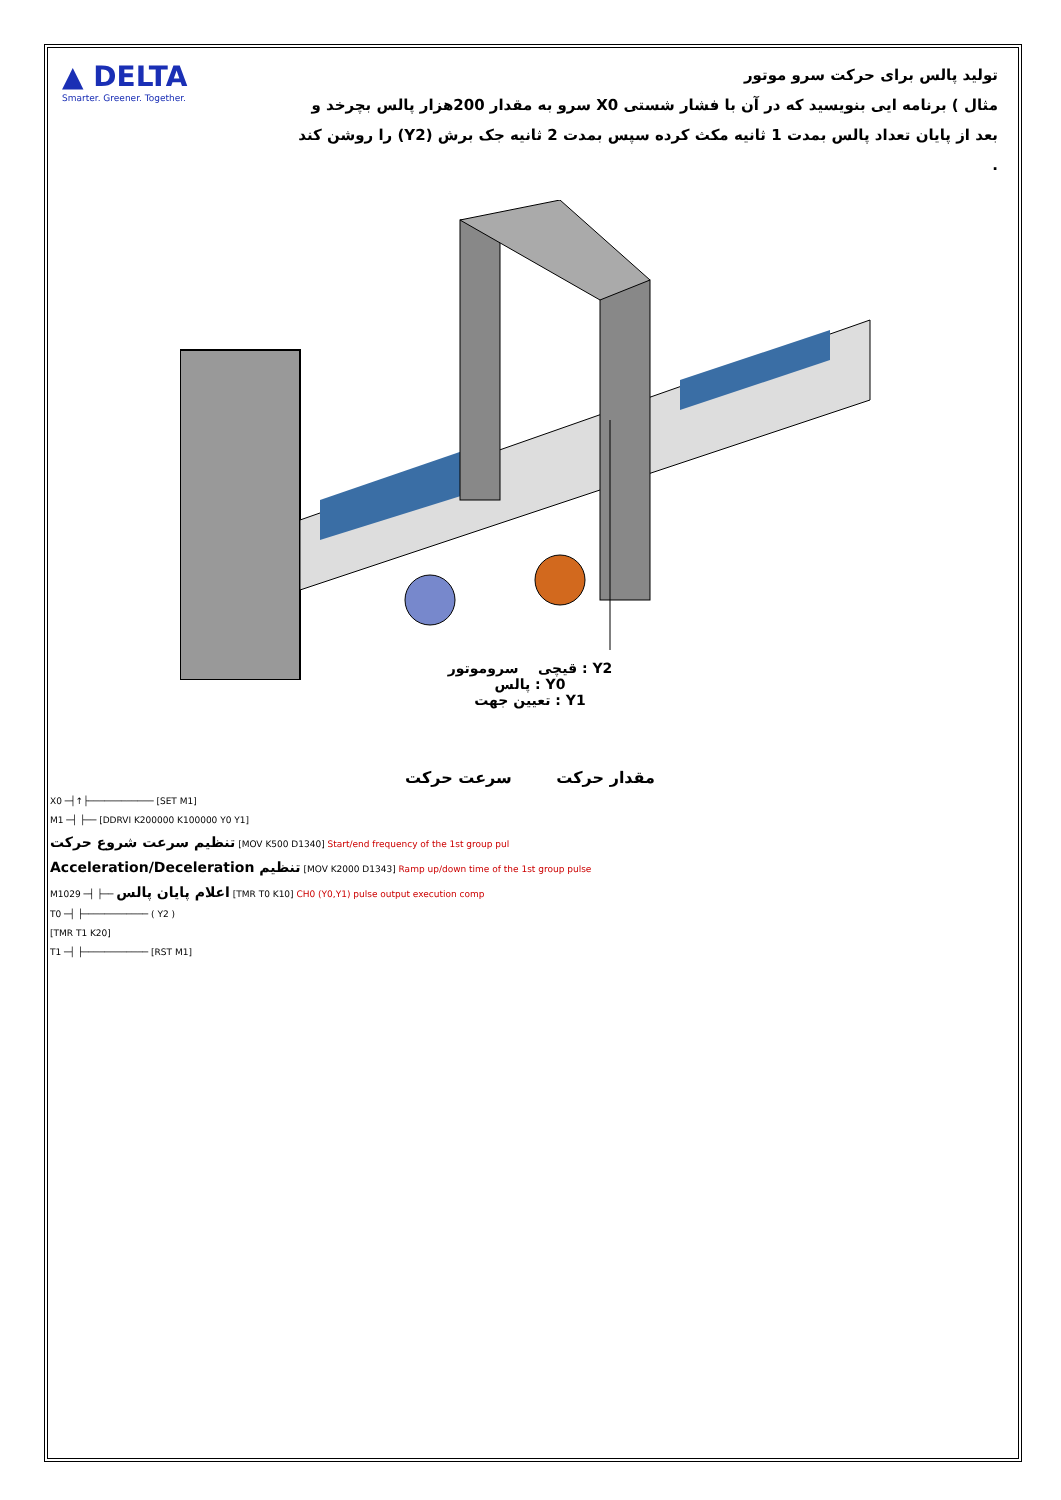▲ DELTA
Smarter. Greener. Together.
تولید پالس برای حرکت سرو موتور
مثال ) برنامه ایی بنویسید که در آن با فشار شستی X0 سرو به مقدار 200هزار پالس بچرخد و بعد از پایان تعداد پالس بمدت 1 ثانیه مکث کرده سپس بمدت 2 ثانیه جک برش (Y2) را روشن کند .
Y2 : قیچی سروموتور
Y0 : پالس
Y1 : تعیین جهت
مقدار حرکت سرعت حرکت
X0 ─┤↑├──────────── [SET M1]
M1 ─┤ ├── [DDRVI K200000 K100000 Y0 Y1]
تنظیم سرعت شروع حرکت [MOV K500 D1340] Start/end frequency of the 1st group pul
Acceleration/Deceleration تنظیم [MOV K2000 D1343] Ramp up/down time of the 1st group pulse
M1029 ─┤ ├── اعلام پایان پالس [TMR T0 K10] CH0 (Y0,Y1) pulse output execution comp
T0 ─┤ ├──────────── ( Y2 )
[TMR T1 K20]
T1 ─┤ ├──────────── [RST M1]